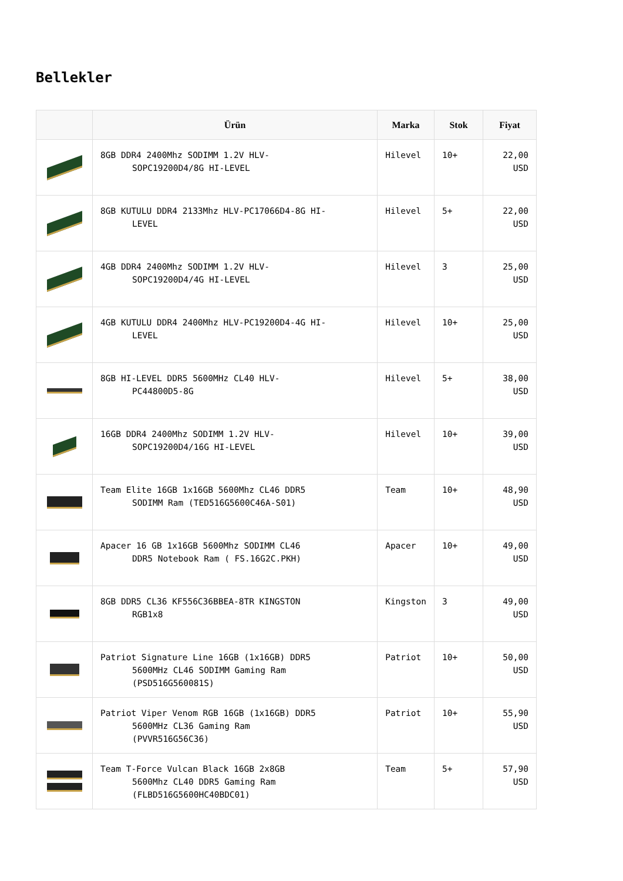Bellekler
| | Ürün | Marka | Stok | Fiyat |
| --- | --- | --- | --- | --- |
| | 8GB DDR4 2400Mhz SODIMM 1.2V HLV- SOPC19200D4/8G HI-LEVEL | Hilevel | 10+ | 22,00 USD |
| | 8GB KUTULU DDR4 2133Mhz HLV-PC17066D4-8G HI- LEVEL | Hilevel | 5+ | 22,00 USD |
| | 4GB DDR4 2400Mhz SODIMM 1.2V HLV- SOPC19200D4/4G HI-LEVEL | Hilevel | 3 | 25,00 USD |
| | 4GB KUTULU DDR4 2400Mhz HLV-PC19200D4-4G HI- LEVEL | Hilevel | 10+ | 25,00 USD |
| | 8GB HI-LEVEL DDR5 5600MHz CL40 HLV- PC44800D5-8G | Hilevel | 5+ | 38,00 USD |
| | 16GB DDR4 2400Mhz SODIMM 1.2V HLV- SOPC19200D4/16G HI-LEVEL | Hilevel | 10+ | 39,00 USD |
| | Team Elite 16GB 1x16GB 5600Mhz CL46 DDR5 SODIMM Ram (TED516G5600C46A-S01) | Team | 10+ | 48,90 USD |
| | Apacer 16 GB 1x16GB 5600Mhz SODIMM CL46 DDR5 Notebook Ram ( FS.16G2C.PKH) | Apacer | 10+ | 49,00 USD |
| | 8GB DDR5 CL36 KF556C36BBEA-8TR KINGSTON RGB1x8 | Kingston | 3 | 49,00 USD |
| | Patriot Signature Line 16GB (1x16GB) DDR5 5600MHz CL46 SODIMM Gaming Ram (PSD516G560081S) | Patriot | 10+ | 50,00 USD |
| | Patriot Viper Venom RGB 16GB (1x16GB) DDR5 5600MHz CL36 Gaming Ram (PVVR516G56C36) | Patriot | 10+ | 55,90 USD |
| | Team T-Force Vulcan Black 16GB 2x8GB 5600Mhz CL40 DDR5 Gaming Ram (FLBD516G5600HC40BDC01) | Team | 5+ | 57,90 USD |